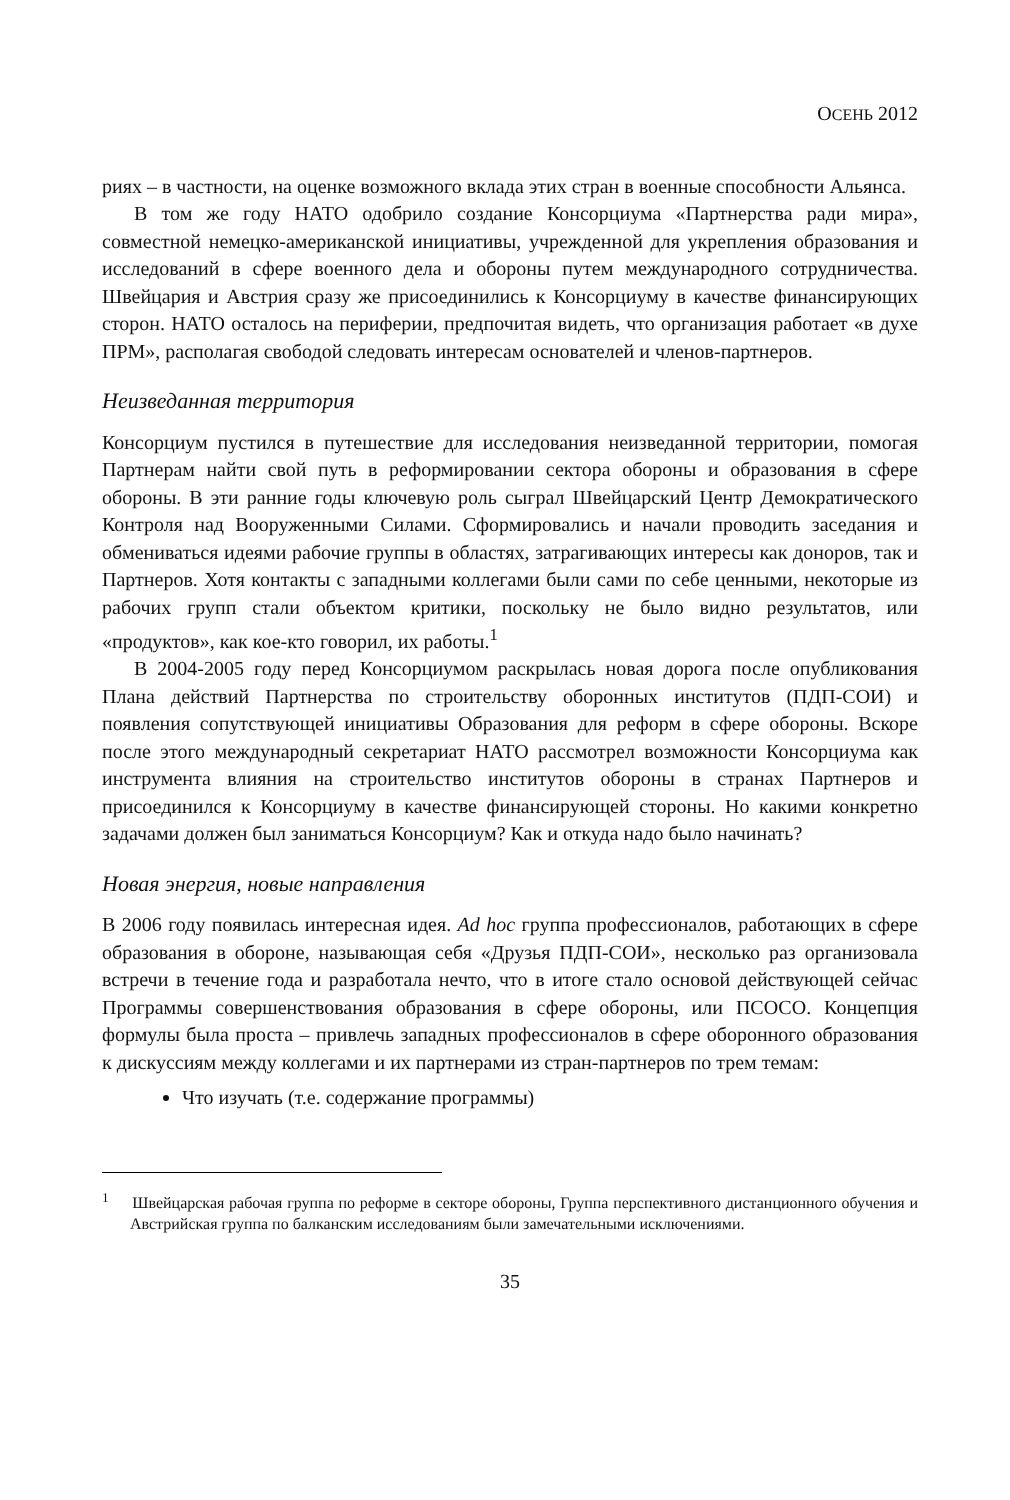ОСЕНЬ 2012
риях – в частности, на оценке возможного вклада этих стран в военные способности Альянса.
В том же году НАТО одобрило создание Консорциума «Партнерства ради мира», совместной немецко-американской инициативы, учрежденной для укрепления образования и исследований в сфере военного дела и обороны путем международного сотрудничества. Швейцария и Австрия сразу же присоединились к Консорциуму в качестве финансирующих сторон. НАТО осталось на периферии, предпочитая видеть, что организация работает «в духе ПРМ», располагая свободой следовать интересам основателей и членов-партнеров.
Неизведанная территория
Консорциум пустился в путешествие для исследования неизведанной территории, помогая Партнерам найти свой путь в реформировании сектора обороны и образования в сфере обороны. В эти ранние годы ключевую роль сыграл Швейцарский Центр Демократического Контроля над Вооруженными Силами. Сформировались и начали проводить заседания и обмениваться идеями рабочие группы в областях, затрагивающих интересы как доноров, так и Партнеров. Хотя контакты с западными коллегами были сами по себе ценными, некоторые из рабочих групп стали объектом критики, поскольку не было видно результатов, или «продуктов», как кое-кто говорил, их работы.<sup>1</sup>
В 2004-2005 году перед Консорциумом раскрылась новая дорога после опубликования Плана действий Партнерства по строительству оборонных институтов (ПДП-СОИ) и появления сопутствующей инициативы Образования для реформ в сфере обороны. Вскоре после этого международный секретариат НАТО рассмотрел возможности Консорциума как инструмента влияния на строительство институтов обороны в странах Партнеров и присоединился к Консорциуму в качестве финансирующей стороны. Но какими конкретно задачами должен был заниматься Консорциум? Как и откуда надо было начинать?
Новая энергия, новые направления
В 2006 году появилась интересная идея. Ad hoc группа профессионалов, работающих в сфере образования в обороне, называющая себя «Друзья ПДП-СОИ», несколько раз организовала встречи в течение года и разработала нечто, что в итоге стало основой действующей сейчас Программы совершенствования образования в сфере обороны, или ПСОСО. Концепция формулы была проста – привлечь западных профессионалов в сфере оборонного образования к дискуссиям между коллегами и их партнерами из стран-партнеров по трем темам:
Что изучать (т.е. содержание программы)
<sup>1</sup> Швейцарская рабочая группа по реформе в секторе обороны, Группа перспективного дистанционного обучения и Австрийская группа по балканским исследованиям были замечательными исключениями.
35